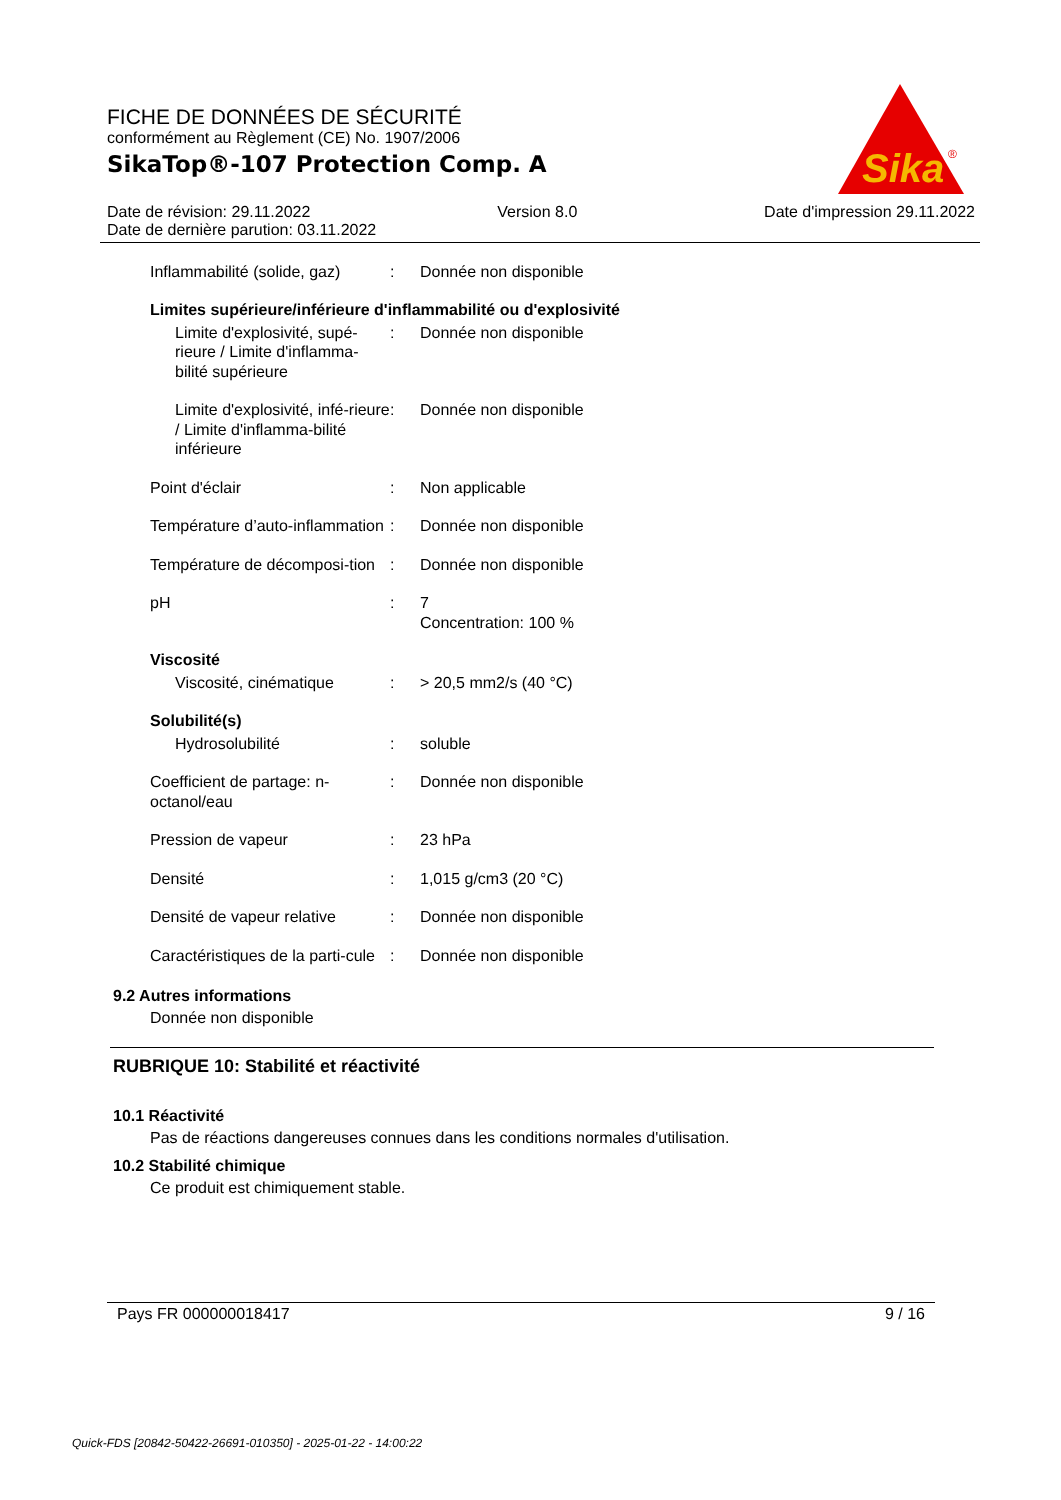FICHE DE DONNÉES DE SÉCURITÉ
conformément au Règlement (CE) No. 1907/2006
SikaTop®-107 Protection Comp. A
Sika
®
Date de révision: 29.11.2022 Version 8.0 Date d'impression 29.11.2022
Date de dernière parution: 03.11.2022
Inflammabilité (solide, gaz)
: Donnée non disponible
Limites supérieure/inférieure d'inflammabilité ou d'explosivité
Limite d'explosivité, supé-rieure / Limite d'inflamma-bilité supérieure
: Donnée non disponible
Limite d'explosivité, infé-rieure / Limite d'inflamma-bilité inférieure
: Donnée non disponible
Point d'éclair : Non applicable
Température d’auto-inflammation
: Donnée non disponible
Température de décomposi-tion
: Donnée non disponible
pH : 7
Concentration: 100 %
Viscosité
Viscosité, cinématique : > 20,5 mm2/s (40 °C)
Solubilité(s)
Hydrosolubilité : soluble
Coefficient de partage: n-octanol/eau
: Donnée non disponible
Pression de vapeur : 23 hPa
Densité : 1,015 g/cm3 (20 °C)
Densité de vapeur relative
: Donnée non disponible
Caractéristiques de la parti-cule
: Donnée non disponible
9.2 Autres informations
Donnée non disponible
RUBRIQUE 10: Stabilité et réactivité
10.1 Réactivité
Pas de réactions dangereuses connues dans les conditions normales d'utilisation.
10.2 Stabilité chimique
Ce produit est chimiquement stable.
Pays FR 000000018417 9 / 16
Quick-FDS [20842-50422-26691-010350] - 2025-01-22 - 14:00:22